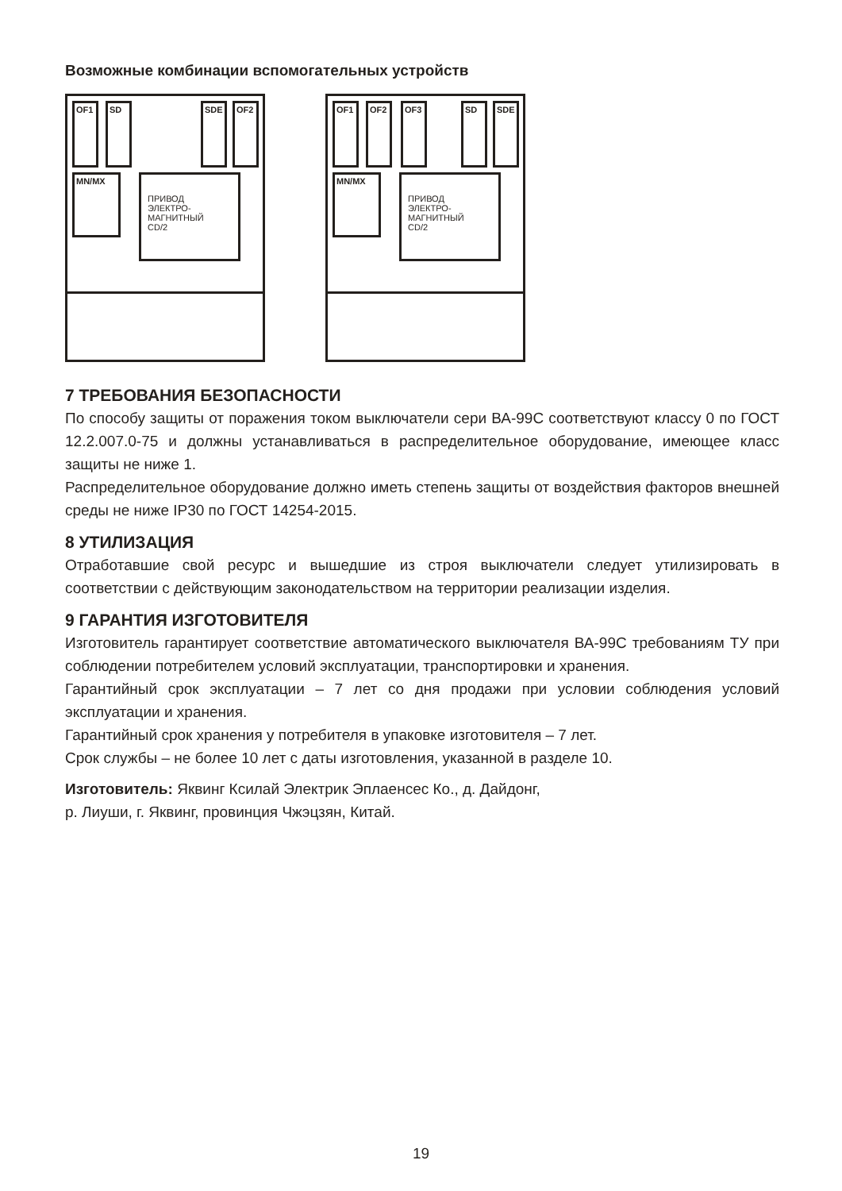Возможные комбинации вспомогательных устройств
OF1 SD SDE OF2
MN/MX
ПРИВОД
ЭЛЕКТРО-
МАГНИТНЫЙ
CD/2
OF1 OF2 OF3 SD SDE
MN/MX
ПРИВОД
ЭЛЕКТРО-
МАГНИТНЫЙ
CD/2
7 ТРЕБОВАНИЯ БЕЗОПАСНОСТИ
По способу защиты от поражения током выключатели сери ВА-99С соответствуют классу 0 по ГОСТ 12.2.007.0-75 и должны устанавливаться в распределительное оборудование, имеющее класс защиты не ниже 1.
Распределительное оборудование должно иметь степень защиты от воздействия факторов внешней среды не ниже IP30 по ГОСТ 14254-2015.
8 УТИЛИЗАЦИЯ
Отработавшие свой ресурс и вышедшие из строя выключатели следует утилизировать в соответствии с действующим законодательством на территории реализации изделия.
9 ГАРАНТИЯ ИЗГОТОВИТЕЛЯ
Изготовитель гарантирует соответствие автоматического выключателя ВА-99С требованиям ТУ при соблюдении потребителем условий эксплуатации, транспортировки и хранения.
Гарантийный срок эксплуатации – 7 лет со дня продажи при условии соблюдения условий эксплуатации и хранения.
Гарантийный срок хранения у потребителя в упаковке изготовителя – 7 лет.
Срок службы – не более 10 лет с даты изготовления, указанной в разделе 10.
Изготовитель: Яквинг Ксилай Электрик Эплаенсес Ко., д. Дайдонг,
р. Лиуши, г. Яквинг, провинция Чжэцзян, Китай.
19